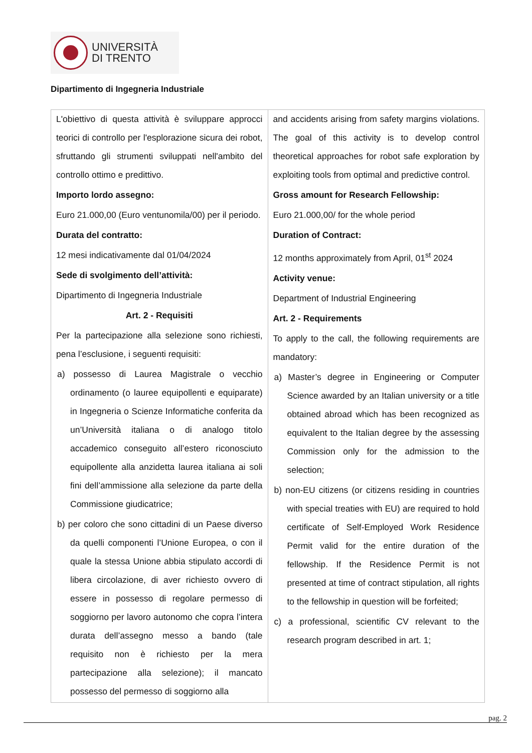UNIVERSITÀ
DI TRENTO
Dipartimento di Ingegneria Industriale
| L'obiettivo di questa attività è sviluppare approcci teorici di controllo per l'esplorazione sicura dei robot, sfruttando gli strumenti sviluppati nell'ambito del controllo ottimo e predittivo. Importo lordo assegno: Euro 21.000,00 (Euro ventunomila/00) per il periodo. Durata del contratto: 12 mesi indicativamente dal 01/04/2024 Sede di svolgimento dell’attività: Dipartimento di Ingegneria Industriale Art. 2 - Requisiti Per la partecipazione alla selezione sono richiesti, pena l’esclusione, i seguenti requisiti: a) possesso di Laurea Magistrale o vecchio ordinamento (o lauree equipollenti e equiparate) in Ingegneria o Scienze Informatiche conferita da un’Università italiana o di analogo titolo accademico conseguito all’estero riconosciuto equipollente alla anzidetta laurea italiana ai soli fini dell’ammissione alla selezione da parte della Commissione giudicatrice; b) per coloro che sono cittadini di un Paese diverso da quelli componenti l’Unione Europea, o con il quale la stessa Unione abbia stipulato accordi di libera circolazione, di aver richiesto ovvero di essere in possesso di regolare permesso di soggiorno per lavoro autonomo che copra l’intera durata dell’assegno messo a bando (tale requisito non è richiesto per la mera partecipazione alla selezione); il mancato possesso del permesso di soggiorno alla | and accidents arising from safety margins violations. The goal of this activity is to develop control theoretical approaches for robot safe exploration by exploiting tools from optimal and predictive control. Gross amount for Research Fellowship: Euro 21.000,00/ for the whole period Duration of Contract: 12 months approximately from April, 01<sup>st</sup> 2024 Activity venue: Department of Industrial Engineering Art. 2 - Requirements To apply to the call, the following requirements are mandatory: a) Master’s degree in Engineering or Computer Science awarded by an Italian university or a title obtained abroad which has been recognized as equivalent to the Italian degree by the assessing Commission only for the admission to the selection; b) non-EU citizens (or citizens residing in countries with special treaties with EU) are required to hold certificate of Self-Employed Work Residence Permit valid for the entire duration of the fellowship. If the Residence Permit is not presented at time of contract stipulation, all rights to the fellowship in question will be forfeited; c) a professional, scientific CV relevant to the research program described in art. 1; |
pag. 2